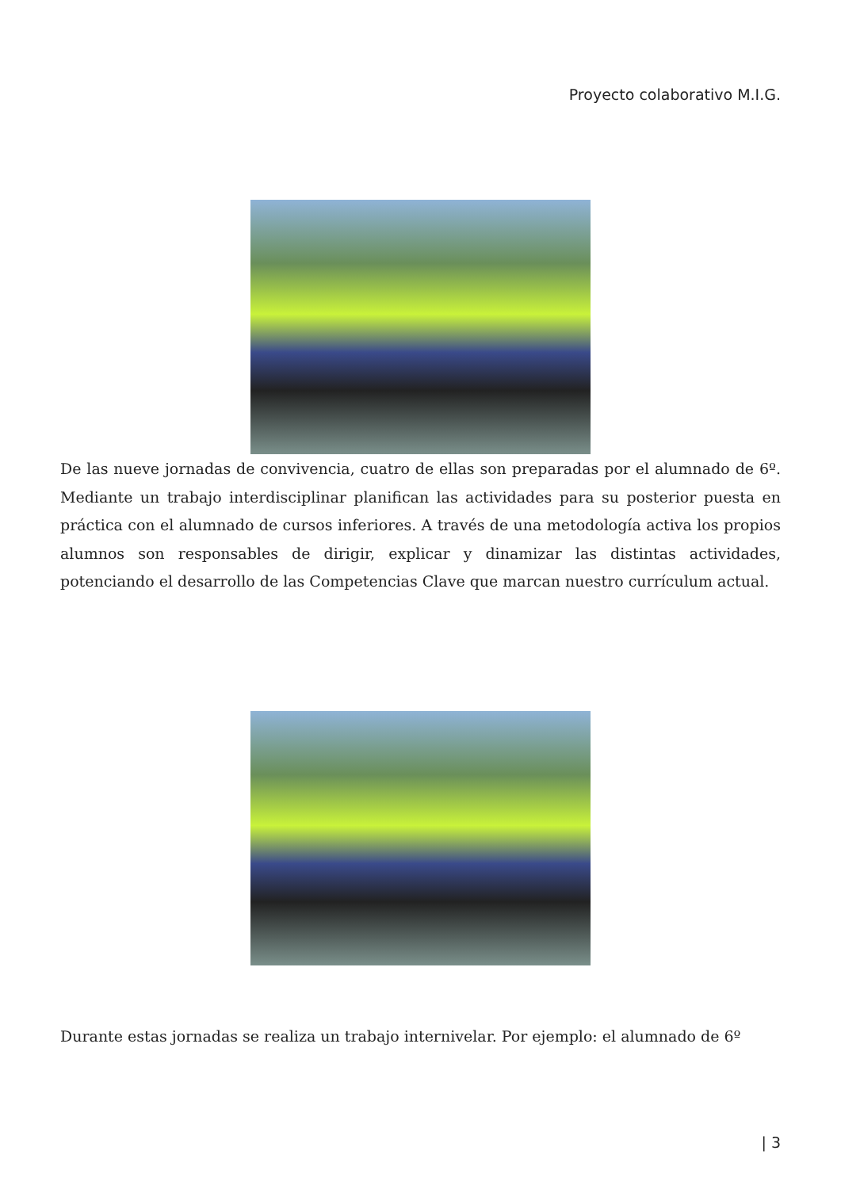Proyecto colaborativo M.I.G.
De las nueve jornadas de convivencia, cuatro de ellas son preparadas por el alumnado de 6º. Mediante un trabajo interdisciplinar planifican las actividades para su posterior puesta en práctica con el alumnado de cursos inferiores. A través de una metodología activa los propios alumnos son responsables de dirigir, explicar y dinamizar las distintas actividades, potenciando el desarrollo de las Competencias Clave que marcan nuestro currículum actual.
Durante estas jornadas se realiza un trabajo internivelar. Por ejemplo: el alumnado de 6º
| 3